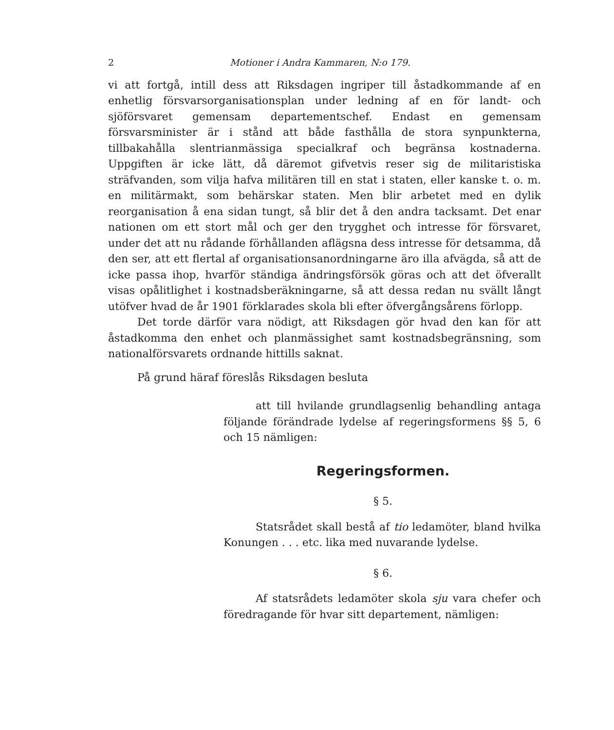2 Motioner i Andra Kammaren, N:o 179.
vi att fortgå, intill dess att Riksdagen ingriper till åstadkommande af en enhetlig försvarsorganisationsplan under ledning af en för landt- och sjöförsvaret gemensam departementschef. Endast en gemensam försvarsminister är i stånd att både fasthålla de stora synpunkterna, tillbakahålla slentrianmässiga specialkraf och begränsa kostnaderna. Uppgiften är icke lätt, då däremot gifvetvis reser sig de militaristiska sträfvanden, som vilja hafva militären till en stat i staten, eller kanske t. o. m. en militärmakt, som behärskar staten. Men blir arbetet med en dylik reorganisation å ena sidan tungt, så blir det å den andra tacksamt. Det enar nationen om ett stort mål och ger den trygghet och intresse för försvaret, under det att nu rådande förhållanden aflägsna dess intresse för detsamma, då den ser, att ett flertal af organisationsanordningarne äro illa afvägda, så att de icke passa ihop, hvarför ständiga ändringsförsök göras och att det öfverallt visas opålitlighet i kostnadsberäkningarne, så att dessa redan nu svällt långt utöfver hvad de år 1901 förklarades skola bli efter öfvergångsårens förlopp.
Det torde därför vara nödigt, att Riksdagen gör hvad den kan för att åstadkomma den enhet och planmässighet samt kostnadsbegränsning, som nationalförsvarets ordnande hittills saknat.
På grund häraf föreslås Riksdagen besluta
att till hvilande grundlagsenlig behandling antaga följande förändrade lydelse af regeringsformens §§ 5, 6 och 15 nämligen:
Regeringsformen.
§ 5.
Statsrådet skall bestå af tio ledamöter, bland hvilka Konungen . . . etc. lika med nuvarande lydelse.
§ 6.
Af statsrådets ledamöter skola sju vara chefer och föredragande för hvar sitt departement, nämligen: